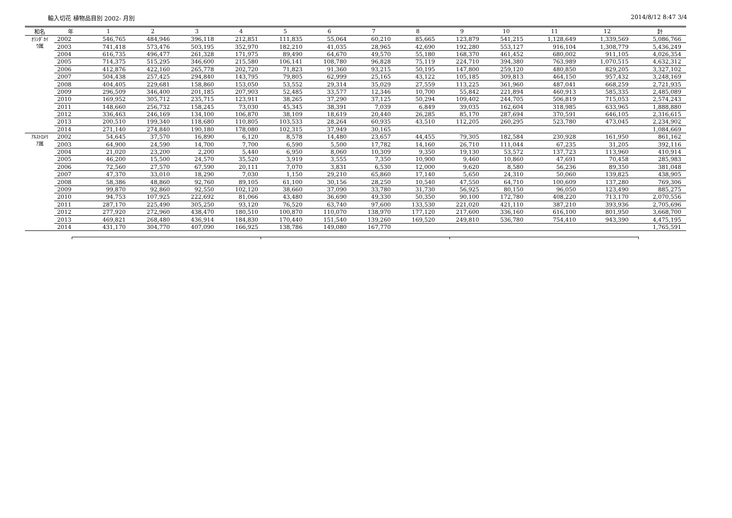輸入切花 植物品目別 2002- 月別 2014/8/12 8:47 3/4
| 和名 | 年 | 1 | 2 | 3 | 4 | 5 | 6 | 7 | 8 | 9 | 10 | 11 | 12 | 計 |
| --- | --- | --- | --- | --- | --- | --- | --- | --- | --- | --- | --- | --- | --- | --- |
| ｵﾗﾝﾀﾞｶｲ ｳ属 | 2002 | 546,765 | 484,946 | 396,118 | 212,851 | 111,835 | 55,064 | 60,210 | 85,665 | 123,879 | 541,215 | 1,128,649 | 1,339,569 | 5,086,766 |
| | 2003 | 741,418 | 573,476 | 503,195 | 352,970 | 182,210 | 41,035 | 28,965 | 42,690 | 192,280 | 553,127 | 916,104 | 1,308,779 | 5,436,249 |
| | 2004 | 616,735 | 496,477 | 261,328 | 171,975 | 89,490 | 64,670 | 49,570 | 55,180 | 168,370 | 461,452 | 680,002 | 911,105 | 4,026,354 |
| | 2005 | 714,375 | 515,295 | 346,600 | 215,580 | 106,141 | 108,780 | 96,828 | 75,119 | 224,710 | 394,380 | 763,989 | 1,070,515 | 4,632,312 |
| | 2006 | 412,876 | 422,160 | 265,778 | 202,720 | 71,823 | 91,360 | 93,215 | 50,195 | 147,800 | 259,120 | 480,850 | 829,205 | 3,327,102 |
| | 2007 | 504,438 | 257,425 | 294,840 | 143,795 | 79,805 | 62,999 | 25,165 | 43,122 | 105,185 | 309,813 | 464,150 | 957,432 | 3,248,169 |
| | 2008 | 404,405 | 229,681 | 158,860 | 153,050 | 53,552 | 29,314 | 35,029 | 27,559 | 113,225 | 361,960 | 487,041 | 668,259 | 2,721,935 |
| | 2009 | 296,509 | 346,400 | 201,185 | 207,903 | 52,485 | 33,577 | 12,346 | 10,700 | 55,842 | 221,894 | 460,913 | 585,335 | 2,485,089 |
| | 2010 | 169,952 | 305,712 | 235,715 | 123,911 | 38,265 | 37,290 | 37,125 | 50,294 | 109,402 | 244,705 | 506,819 | 715,053 | 2,574,243 |
| | 2011 | 148,660 | 256,732 | 158,245 | 73,030 | 45,345 | 38,391 | 7,039 | 6,849 | 39,035 | 162,604 | 318,985 | 633,965 | 1,888,880 |
| | 2012 | 336,463 | 246,169 | 134,100 | 106,870 | 38,109 | 18,619 | 20,440 | 26,285 | 85,170 | 287,694 | 370,591 | 646,105 | 2,316,615 |
| | 2013 | 200,510 | 199,340 | 118,680 | 110,805 | 103,533 | 28,264 | 60,935 | 43,510 | 112,205 | 260,295 | 523,780 | 473,045 | 2,234,902 |
| | 2014 | 271,140 | 274,840 | 190,180 | 178,080 | 102,315 | 37,949 | 30,165 | | | | | | 1,084,669 |
| ｱﾙｽﾄﾛﾒﾘ ｱ属 | 2002 | 54,645 | 37,570 | 16,890 | 6,120 | 8,578 | 14,480 | 23,657 | 44,455 | 79,305 | 182,584 | 230,928 | 161,950 | 861,162 |
| | 2003 | 64,900 | 24,590 | 14,700 | 7,700 | 6,590 | 5,500 | 17,782 | 14,160 | 26,710 | 111,044 | 67,235 | 31,205 | 392,116 |
| | 2004 | 21,020 | 23,200 | 2,200 | 5,440 | 6,950 | 8,060 | 10,309 | 9,350 | 19,130 | 53,572 | 137,723 | 113,960 | 410,914 |
| | 2005 | 46,200 | 15,500 | 24,570 | 35,520 | 3,919 | 3,555 | 7,350 | 10,900 | 9,460 | 10,860 | 47,691 | 70,458 | 285,983 |
| | 2006 | 72,560 | 27,570 | 67,590 | 20,111 | 7,070 | 3,831 | 6,530 | 12,000 | 9,620 | 8,580 | 56,236 | 89,350 | 381,048 |
| | 2007 | 47,370 | 33,010 | 18,290 | 7,030 | 1,150 | 29,210 | 65,860 | 17,140 | 5,650 | 24,310 | 50,060 | 139,825 | 438,905 |
| | 2008 | 58,386 | 48,860 | 92,760 | 89,105 | 61,100 | 30,156 | 28,250 | 10,540 | 47,550 | 64,710 | 100,609 | 137,280 | 769,306 |
| | 2009 | 99,870 | 92,860 | 92,550 | 102,120 | 38,660 | 37,090 | 33,780 | 31,730 | 56,925 | 80,150 | 96,050 | 123,490 | 885,275 |
| | 2010 | 94,753 | 107,925 | 222,692 | 81,066 | 43,480 | 36,690 | 49,330 | 50,350 | 90,100 | 172,780 | 408,220 | 713,170 | 2,070,556 |
| | 2011 | 287,170 | 225,490 | 305,250 | 93,120 | 76,520 | 63,740 | 97,600 | 133,530 | 221,020 | 421,110 | 387,210 | 393,936 | 2,705,696 |
| | 2012 | 277,920 | 272,960 | 438,470 | 180,510 | 100,870 | 110,070 | 138,970 | 177,120 | 217,600 | 336,160 | 616,100 | 801,950 | 3,668,700 |
| | 2013 | 469,821 | 268,480 | 436,914 | 184,830 | 170,440 | 151,540 | 139,260 | 169,520 | 249,810 | 536,780 | 754,410 | 943,390 | 4,475,195 |
| | 2014 | 431,170 | 304,770 | 407,090 | 166,925 | 138,786 | 149,080 | 167,770 | | | | | | 1,765,591 |